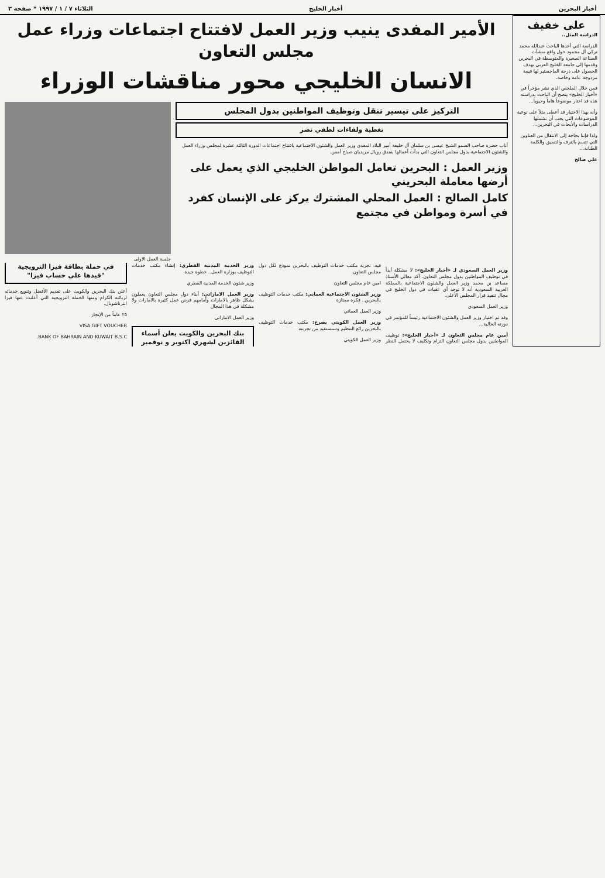أخبار البحرين أخبار الخليج الثلاثاء ٧ / ١ / ١٩٩٧ * صفحة ٣
على خفيف
الدراسة المثل..
الدراسة التي أعدها الباحث عبدالله محمد تركي آل محمود حول واقع منشآت الصناعة الصغيرة والمتوسطة في البحرين وقدمها إلى جامعة الخليج العربي بهدف الحصول على درجة الماجستير لها قيمة مزدوجة عامة وخاصة.
فمن خلال الملخص الذي نشر مؤخراً في «أخبار الخليج» يتضح أن الباحث بدراسته هذه قد اختار موضوعاً هاماً وحيوياً...
وأنه بهذا الاختيار قد أعطى مثلاً على نوعية الموضوعات التي يجب أن تشملها الدراسات والأبحاث في البحرين...
ولذا فإننا بحاجة إلى الانتقال من العناوين التي تتسم بالترف والتنميق والكلمة الطنانة...
علي صالح
الأمير المفدى ينيب وزير العمل لافتتاح اجتماعات وزراء عمل مجلس التعاون
الانسان الخليجي محور مناقشات الوزراء
التركيز على تيسير تنقل وتوظيف المواطنين بدول المجلس
تغطية ولقاءات لطفي نصر
أناب حضرة صاحب السمو الشيخ عيسى بن سلمان آل خليفة أمير البلاد المفدى وزير العمل والشئون الاجتماعية بافتتاح اجتماعات الدورة الثالثة عشرة لمجلس وزراء العمل والشئون الاجتماعية بدول مجلس التعاون التي بدأت أعمالها بفندق رويال مريديان صباح أمس.
وزير العمل : البحرين تعامل المواطن الخليجي الذي يعمل على أرضها معاملة البحريني
كامل الصالح : العمل المحلي المشترك يركز على الإنسان كفرد في أسرة ومواطن في مجتمع
جلسة العمل الاولى
وزير العمل السعودي لـ «أخبار الخليج»: لا مشكلة أبداً في توظيف المواطنين بدول مجلس التعاون. أكد معالي الأستاذ مساعد بن محمد وزير العمل والشئون الاجتماعية بالمملكة العربية السعودية أنه لا توجد أي عقبات في دول الخليج في مجال تنفيذ قرار المجلس الأعلى.
وزير العمل السعودي
وقد تم اختيار وزير العمل والشئون الاجتماعية رئيساً للمؤتمر في دورته الحالية...
أمين عام مجلس التعاون لـ «أخبار الخليج»: توظيف المواطنين بدول مجلس التعاون التزام وتكليف لا يحتمل النظر فيه. تجربة مكتب خدمات التوظيف بالبحرين نموذج لكل دول مجلس التعاون.
امين عام مجلس التعاون
وزير الشئون الاجتماعية العماني: مكتب خدمات التوظيف بالبحرين.. فكرة ممتازة
وزير العمل العماني
وزير العمل الكويتي يصرح: مكتب خدمات التوظيف بالبحرين رائع التنظيم وسنستفيد من تجربته
وزير العمل الكويتي
وزير الخدمة المدنية القطري: إنشاء مكتب خدمات التوظيف بوزارة العمل.. خطوة جيدة
وزير شئون الخدمة المدنية القطري
وزير العمل الاماراتي: أبناء دول مجلس التعاون يعملون بشكل ظاهر بالامارات وأمامهم فرص عمل كثيرة بالامارات ولا مشكلة في هذا المجال
وزير العمل الاماراتي
بنك البحرين والكويت يعلن أسماء الفائزين لشهري اكتوبر و نوفمبر في حملة بطاقة فيزا الترويجية "قيدها على حساب فيزا"
أعلن بنك البحرين والكويت على تقديم الأفضل وتنويع خدماته لزبائنه الكرام ومنها الحملة الترويجية التي أعلنت عنها فيزا انترناشونال.
٢٥ عاماً من الإنجاز
VISA GIFT VOUCHER
BANK OF BAHRAIN AND KUWAIT B.S.C.